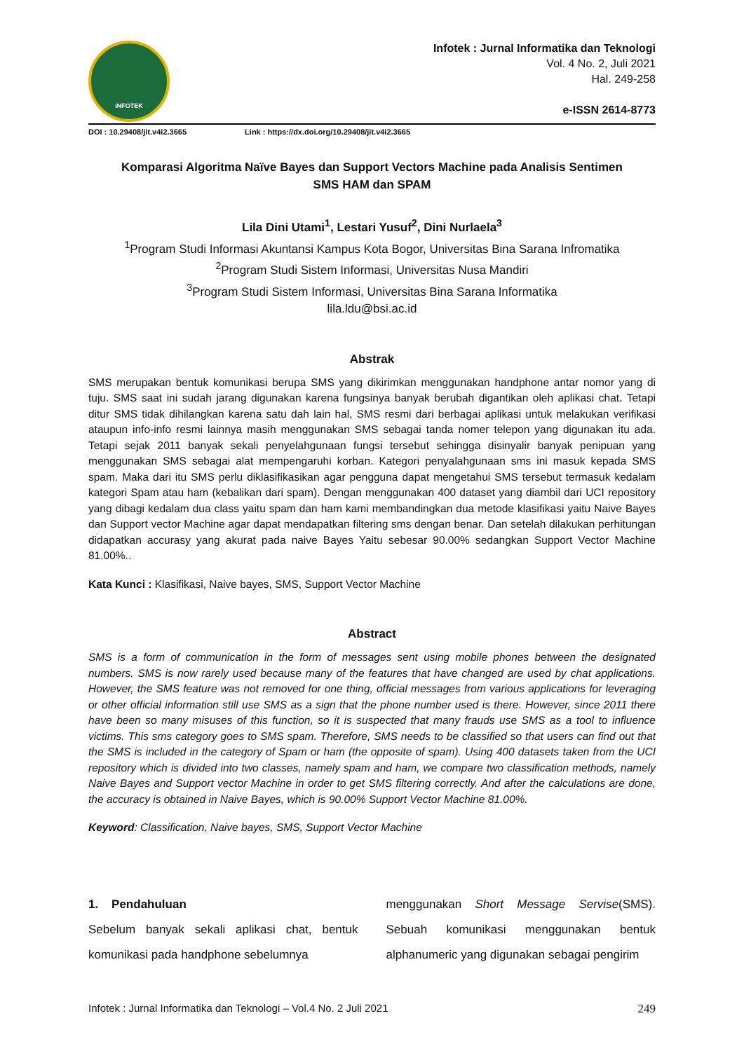INFOTEK
Infotek : Jurnal Informatika dan Teknologi
Vol. 4 No. 2, Juli 2021
Hal. 249-258
e-ISSN 2614-8773
DOI : 10.29408/jit.v4i2.3665 Link : https://dx.doi.org/10.29408/jit.v4i2.3665
Komparasi Algoritma Naïve Bayes dan Support Vectors Machine pada Analisis Sentimen
SMS HAM dan SPAM
Lila Dini Utami<sup>1</sup>, Lestari Yusuf<sup>2</sup>, Dini Nurlaela<sup>3</sup>
<sup>1</sup> Program Studi Informasi Akuntansi Kampus Kota Bogor, Universitas Bina Sarana Infromatika
<sup>2</sup> Program Studi Sistem Informasi, Universitas Nusa Mandiri
<sup>3</sup> Program Studi Sistem Informasi, Universitas Bina Sarana Informatika
lila.ldu@bsi.ac.id
Abstrak
SMS merupakan bentuk komunikasi berupa SMS yang dikirimkan menggunakan handphone antar nomor yang di tuju. SMS saat ini sudah jarang digunakan karena fungsinya banyak berubah digantikan oleh aplikasi chat. Tetapi ditur SMS tidak dihilangkan karena satu dah lain hal, SMS resmi dari berbagai aplikasi untuk melakukan verifikasi ataupun info-info resmi lainnya masih menggunakan SMS sebagai tanda nomer telepon yang digunakan itu ada. Tetapi sejak 2011 banyak sekali penyelahgunaan fungsi tersebut sehingga disinyalir banyak penipuan yang menggunakan SMS sebagai alat mempengaruhi korban. Kategori penyalahgunaan sms ini masuk kepada SMS spam. Maka dari itu SMS perlu diklasifikasikan agar pengguna dapat mengetahui SMS tersebut termasuk kedalam kategori Spam atau ham (kebalikan dari spam). Dengan menggunakan 400 dataset yang diambil dari UCI repository yang dibagi kedalam dua class yaitu spam dan ham kami membandingkan dua metode klasifikasi yaitu Naive Bayes dan Support vector Machine agar dapat mendapatkan filtering sms dengan benar. Dan setelah dilakukan perhitungan didapatkan accurasy yang akurat pada naive Bayes Yaitu sebesar 90.00% sedangkan Support Vector Machine 81.00%..
Kata Kunci : Klasifikasi, Naive bayes, SMS, Support Vector Machine
Abstract
SMS is a form of communication in the form of messages sent using mobile phones between the designated numbers. SMS is now rarely used because many of the features that have changed are used by chat applications. However, the SMS feature was not removed for one thing, official messages from various applications for leveraging or other official information still use SMS as a sign that the phone number used is there. However, since 2011 there have been so many misuses of this function, so it is suspected that many frauds use SMS as a tool to influence victims. This sms category goes to SMS spam. Therefore, SMS needs to be classified so that users can find out that the SMS is included in the category of Spam or ham (the opposite of spam). Using 400 datasets taken from the UCI repository which is divided into two classes, namely spam and ham, we compare two classification methods, namely Naive Bayes and Support vector Machine in order to get SMS filtering correctly. And after the calculations are done, the accuracy is obtained in Naive Bayes, which is 90.00% Support Vector Machine 81.00%.
Keyword: Classification, Naive bayes, SMS, Support Vector Machine
1. Pendahuluan
Sebelum banyak sekali aplikasi chat, bentuk komunikasi pada handphone sebelumnya
menggunakan Short Message Servise(SMS). Sebuah komunikasi menggunakan bentuk alphanumeric yang digunakan sebagai pengirim
Infotek : Jurnal Informatika dan Teknologi – Vol.4 No. 2 Juli 2021 249